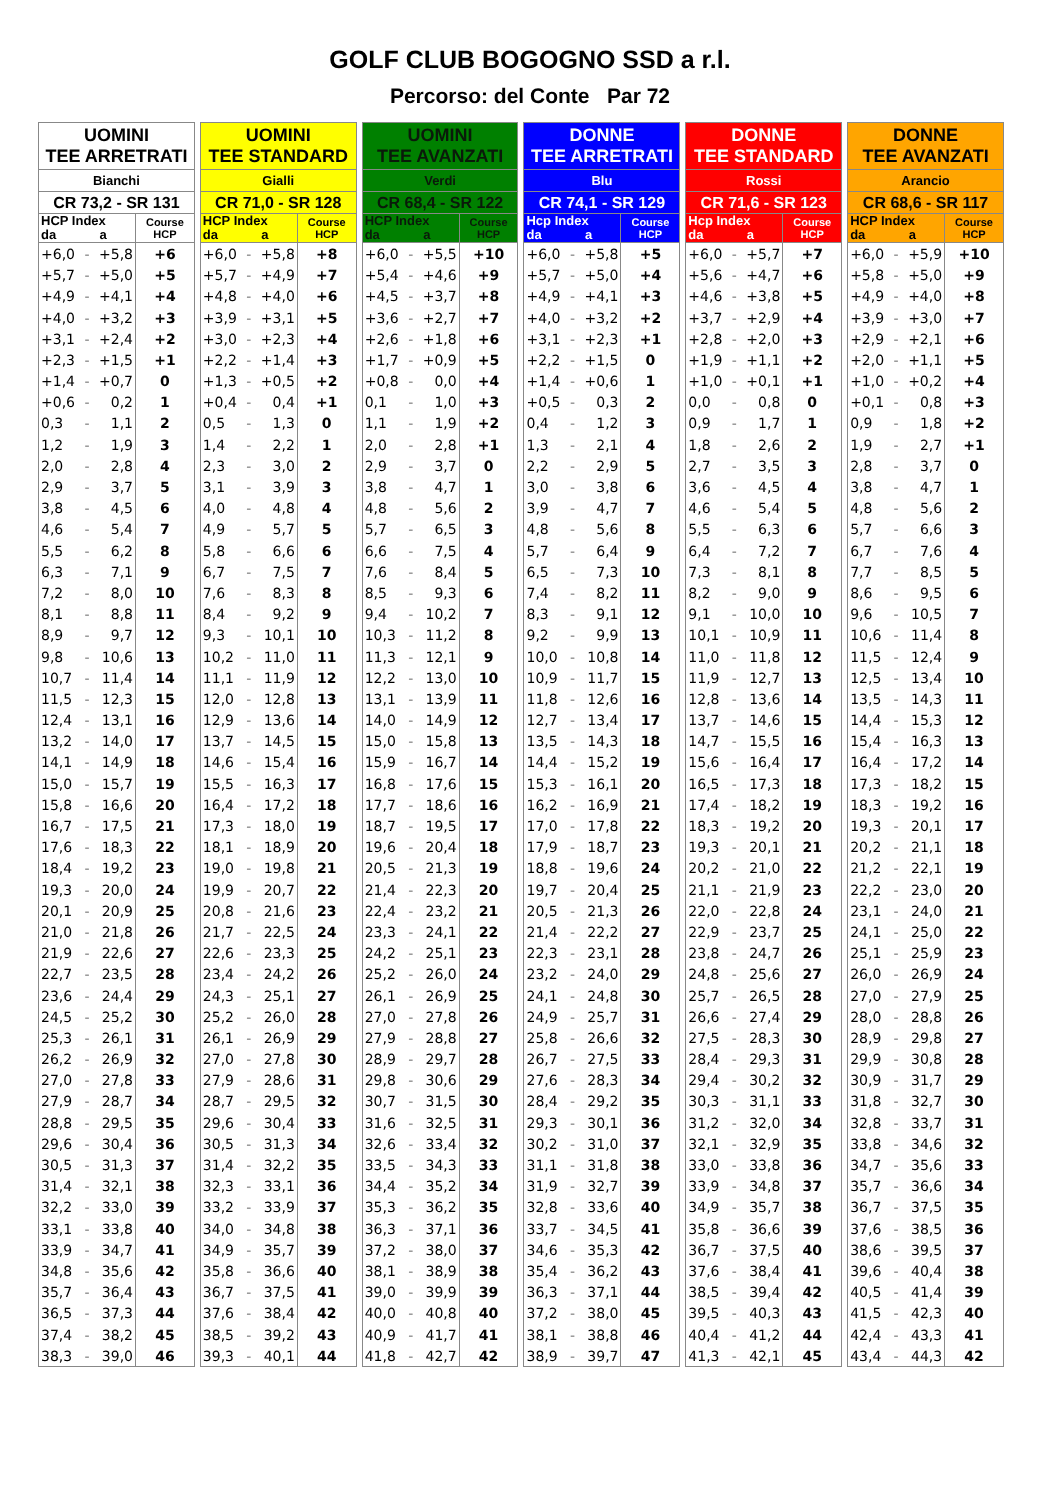GOLF CLUB BOGOGNO SSD a r.l.
Percorso: del Conte Par 72
| UOMINI TEE ARRETRATI | | | |
| --- | --- | --- | --- |
| Bianchi | | | |
| CR 73,2 - SR 131 | | | |
| HCP Index da a | | | Course HCP |
| +6,0 | - | +5,8 | +6 |
| +5,7 | - | +5,0 | +5 |
| +4,9 | - | +4,1 | +4 |
| +4,0 | - | +3,2 | +3 |
| +3,1 | - | +2,4 | +2 |
| +2,3 | - | +1,5 | +1 |
| +1,4 | - | +0,7 | 0 |
| +0,6 | - | 0,2 | 1 |
| 0,3 | - | 1,1 | 2 |
| 1,2 | - | 1,9 | 3 |
| 2,0 | - | 2,8 | 4 |
| 2,9 | - | 3,7 | 5 |
| 3,8 | - | 4,5 | 6 |
| 4,6 | - | 5,4 | 7 |
| 5,5 | - | 6,2 | 8 |
| 6,3 | - | 7,1 | 9 |
| 7,2 | - | 8,0 | 10 |
| 8,1 | - | 8,8 | 11 |
| 8,9 | - | 9,7 | 12 |
| 9,8 | - | 10,6 | 13 |
| 10,7 | - | 11,4 | 14 |
| 11,5 | - | 12,3 | 15 |
| 12,4 | - | 13,1 | 16 |
| 13,2 | - | 14,0 | 17 |
| 14,1 | - | 14,9 | 18 |
| 15,0 | - | 15,7 | 19 |
| 15,8 | - | 16,6 | 20 |
| 16,7 | - | 17,5 | 21 |
| 17,6 | - | 18,3 | 22 |
| 18,4 | - | 19,2 | 23 |
| 19,3 | - | 20,0 | 24 |
| 20,1 | - | 20,9 | 25 |
| 21,0 | - | 21,8 | 26 |
| 21,9 | - | 22,6 | 27 |
| 22,7 | - | 23,5 | 28 |
| 23,6 | - | 24,4 | 29 |
| 24,5 | - | 25,2 | 30 |
| 25,3 | - | 26,1 | 31 |
| 26,2 | - | 26,9 | 32 |
| 27,0 | - | 27,8 | 33 |
| 27,9 | - | 28,7 | 34 |
| 28,8 | - | 29,5 | 35 |
| 29,6 | - | 30,4 | 36 |
| 30,5 | - | 31,3 | 37 |
| 31,4 | - | 32,1 | 38 |
| 32,2 | - | 33,0 | 39 |
| 33,1 | - | 33,8 | 40 |
| 33,9 | - | 34,7 | 41 |
| 34,8 | - | 35,6 | 42 |
| 35,7 | - | 36,4 | 43 |
| 36,5 | - | 37,3 | 44 |
| 37,4 | - | 38,2 | 45 |
| 38,3 | - | 39,0 | 46 |
| UOMINI TEE STANDARD | | | |
| --- | --- | --- | --- |
| Gialli | | | |
| CR 71,0 - SR 128 | | | |
| HCP Index da a | | | Course HCP |
| +6,0 | - | +5,8 | +8 |
| +5,7 | - | +4,9 | +7 |
| +4,8 | - | +4,0 | +6 |
| +3,9 | - | +3,1 | +5 |
| +3,0 | - | +2,3 | +4 |
| +2,2 | - | +1,4 | +3 |
| +1,3 | - | +0,5 | +2 |
| +0,4 | - | 0,4 | +1 |
| 0,5 | - | 1,3 | 0 |
| 1,4 | - | 2,2 | 1 |
| 2,3 | - | 3,0 | 2 |
| 3,1 | - | 3,9 | 3 |
| 4,0 | - | 4,8 | 4 |
| 4,9 | - | 5,7 | 5 |
| 5,8 | - | 6,6 | 6 |
| 6,7 | - | 7,5 | 7 |
| 7,6 | - | 8,3 | 8 |
| 8,4 | - | 9,2 | 9 |
| 9,3 | - | 10,1 | 10 |
| 10,2 | - | 11,0 | 11 |
| 11,1 | - | 11,9 | 12 |
| 12,0 | - | 12,8 | 13 |
| 12,9 | - | 13,6 | 14 |
| 13,7 | - | 14,5 | 15 |
| 14,6 | - | 15,4 | 16 |
| 15,5 | - | 16,3 | 17 |
| 16,4 | - | 17,2 | 18 |
| 17,3 | - | 18,0 | 19 |
| 18,1 | - | 18,9 | 20 |
| 19,0 | - | 19,8 | 21 |
| 19,9 | - | 20,7 | 22 |
| 20,8 | - | 21,6 | 23 |
| 21,7 | - | 22,5 | 24 |
| 22,6 | - | 23,3 | 25 |
| 23,4 | - | 24,2 | 26 |
| 24,3 | - | 25,1 | 27 |
| 25,2 | - | 26,0 | 28 |
| 26,1 | - | 26,9 | 29 |
| 27,0 | - | 27,8 | 30 |
| 27,9 | - | 28,6 | 31 |
| 28,7 | - | 29,5 | 32 |
| 29,6 | - | 30,4 | 33 |
| 30,5 | - | 31,3 | 34 |
| 31,4 | - | 32,2 | 35 |
| 32,3 | - | 33,1 | 36 |
| 33,2 | - | 33,9 | 37 |
| 34,0 | - | 34,8 | 38 |
| 34,9 | - | 35,7 | 39 |
| 35,8 | - | 36,6 | 40 |
| 36,7 | - | 37,5 | 41 |
| 37,6 | - | 38,4 | 42 |
| 38,5 | - | 39,2 | 43 |
| 39,3 | - | 40,1 | 44 |
| UOMINI TEE AVANZATI | | | |
| --- | --- | --- | --- |
| Verdi | | | |
| CR 68,4 - SR 122 | | | |
| HCP Index da a | | | Course HCP |
| +6,0 | - | +5,5 | +10 |
| +5,4 | - | +4,6 | +9 |
| +4,5 | - | +3,7 | +8 |
| +3,6 | - | +2,7 | +7 |
| +2,6 | - | +1,8 | +6 |
| +1,7 | - | +0,9 | +5 |
| +0,8 | - | 0,0 | +4 |
| 0,1 | - | 1,0 | +3 |
| 1,1 | - | 1,9 | +2 |
| 2,0 | - | 2,8 | +1 |
| 2,9 | - | 3,7 | 0 |
| 3,8 | - | 4,7 | 1 |
| 4,8 | - | 5,6 | 2 |
| 5,7 | - | 6,5 | 3 |
| 6,6 | - | 7,5 | 4 |
| 7,6 | - | 8,4 | 5 |
| 8,5 | - | 9,3 | 6 |
| 9,4 | - | 10,2 | 7 |
| 10,3 | - | 11,2 | 8 |
| 11,3 | - | 12,1 | 9 |
| 12,2 | - | 13,0 | 10 |
| 13,1 | - | 13,9 | 11 |
| 14,0 | - | 14,9 | 12 |
| 15,0 | - | 15,8 | 13 |
| 15,9 | - | 16,7 | 14 |
| 16,8 | - | 17,6 | 15 |
| 17,7 | - | 18,6 | 16 |
| 18,7 | - | 19,5 | 17 |
| 19,6 | - | 20,4 | 18 |
| 20,5 | - | 21,3 | 19 |
| 21,4 | - | 22,3 | 20 |
| 22,4 | - | 23,2 | 21 |
| 23,3 | - | 24,1 | 22 |
| 24,2 | - | 25,1 | 23 |
| 25,2 | - | 26,0 | 24 |
| 26,1 | - | 26,9 | 25 |
| 27,0 | - | 27,8 | 26 |
| 27,9 | - | 28,8 | 27 |
| 28,9 | - | 29,7 | 28 |
| 29,8 | - | 30,6 | 29 |
| 30,7 | - | 31,5 | 30 |
| 31,6 | - | 32,5 | 31 |
| 32,6 | - | 33,4 | 32 |
| 33,5 | - | 34,3 | 33 |
| 34,4 | - | 35,2 | 34 |
| 35,3 | - | 36,2 | 35 |
| 36,3 | - | 37,1 | 36 |
| 37,2 | - | 38,0 | 37 |
| 38,1 | - | 38,9 | 38 |
| 39,0 | - | 39,9 | 39 |
| 40,0 | - | 40,8 | 40 |
| 40,9 | - | 41,7 | 41 |
| 41,8 | - | 42,7 | 42 |
| DONNE TEE ARRETRATI | | | |
| --- | --- | --- | --- |
| Blu | | | |
| CR 74,1 - SR 129 | | | |
| Hcp Index da a | | | Course HCP |
| +6,0 | - | +5,8 | +5 |
| +5,7 | - | +5,0 | +4 |
| +4,9 | - | +4,1 | +3 |
| +4,0 | - | +3,2 | +2 |
| +3,1 | - | +2,3 | +1 |
| +2,2 | - | +1,5 | 0 |
| +1,4 | - | +0,6 | 1 |
| +0,5 | - | 0,3 | 2 |
| 0,4 | - | 1,2 | 3 |
| 1,3 | - | 2,1 | 4 |
| 2,2 | - | 2,9 | 5 |
| 3,0 | - | 3,8 | 6 |
| 3,9 | - | 4,7 | 7 |
| 4,8 | - | 5,6 | 8 |
| 5,7 | - | 6,4 | 9 |
| 6,5 | - | 7,3 | 10 |
| 7,4 | - | 8,2 | 11 |
| 8,3 | - | 9,1 | 12 |
| 9,2 | - | 9,9 | 13 |
| 10,0 | - | 10,8 | 14 |
| 10,9 | - | 11,7 | 15 |
| 11,8 | - | 12,6 | 16 |
| 12,7 | - | 13,4 | 17 |
| 13,5 | - | 14,3 | 18 |
| 14,4 | - | 15,2 | 19 |
| 15,3 | - | 16,1 | 20 |
| 16,2 | - | 16,9 | 21 |
| 17,0 | - | 17,8 | 22 |
| 17,9 | - | 18,7 | 23 |
| 18,8 | - | 19,6 | 24 |
| 19,7 | - | 20,4 | 25 |
| 20,5 | - | 21,3 | 26 |
| 21,4 | - | 22,2 | 27 |
| 22,3 | - | 23,1 | 28 |
| 23,2 | - | 24,0 | 29 |
| 24,1 | - | 24,8 | 30 |
| 24,9 | - | 25,7 | 31 |
| 25,8 | - | 26,6 | 32 |
| 26,7 | - | 27,5 | 33 |
| 27,6 | - | 28,3 | 34 |
| 28,4 | - | 29,2 | 35 |
| 29,3 | - | 30,1 | 36 |
| 30,2 | - | 31,0 | 37 |
| 31,1 | - | 31,8 | 38 |
| 31,9 | - | 32,7 | 39 |
| 32,8 | - | 33,6 | 40 |
| 33,7 | - | 34,5 | 41 |
| 34,6 | - | 35,3 | 42 |
| 35,4 | - | 36,2 | 43 |
| 36,3 | - | 37,1 | 44 |
| 37,2 | - | 38,0 | 45 |
| 38,1 | - | 38,8 | 46 |
| 38,9 | - | 39,7 | 47 |
| DONNE TEE STANDARD | | | |
| --- | --- | --- | --- |
| Rossi | | | |
| CR 71,6 - SR 123 | | | |
| Hcp Index da a | | | Course HCP |
| +6,0 | - | +5,7 | +7 |
| +5,6 | - | +4,7 | +6 |
| +4,6 | - | +3,8 | +5 |
| +3,7 | - | +2,9 | +4 |
| +2,8 | - | +2,0 | +3 |
| +1,9 | - | +1,1 | +2 |
| +1,0 | - | +0,1 | +1 |
| 0,0 | - | 0,8 | 0 |
| 0,9 | - | 1,7 | 1 |
| 1,8 | - | 2,6 | 2 |
| 2,7 | - | 3,5 | 3 |
| 3,6 | - | 4,5 | 4 |
| 4,6 | - | 5,4 | 5 |
| 5,5 | - | 6,3 | 6 |
| 6,4 | - | 7,2 | 7 |
| 7,3 | - | 8,1 | 8 |
| 8,2 | - | 9,0 | 9 |
| 9,1 | - | 10,0 | 10 |
| 10,1 | - | 10,9 | 11 |
| 11,0 | - | 11,8 | 12 |
| 11,9 | - | 12,7 | 13 |
| 12,8 | - | 13,6 | 14 |
| 13,7 | - | 14,6 | 15 |
| 14,7 | - | 15,5 | 16 |
| 15,6 | - | 16,4 | 17 |
| 16,5 | - | 17,3 | 18 |
| 17,4 | - | 18,2 | 19 |
| 18,3 | - | 19,2 | 20 |
| 19,3 | - | 20,1 | 21 |
| 20,2 | - | 21,0 | 22 |
| 21,1 | - | 21,9 | 23 |
| 22,0 | - | 22,8 | 24 |
| 22,9 | - | 23,7 | 25 |
| 23,8 | - | 24,7 | 26 |
| 24,8 | - | 25,6 | 27 |
| 25,7 | - | 26,5 | 28 |
| 26,6 | - | 27,4 | 29 |
| 27,5 | - | 28,3 | 30 |
| 28,4 | - | 29,3 | 31 |
| 29,4 | - | 30,2 | 32 |
| 30,3 | - | 31,1 | 33 |
| 31,2 | - | 32,0 | 34 |
| 32,1 | - | 32,9 | 35 |
| 33,0 | - | 33,8 | 36 |
| 33,9 | - | 34,8 | 37 |
| 34,9 | - | 35,7 | 38 |
| 35,8 | - | 36,6 | 39 |
| 36,7 | - | 37,5 | 40 |
| 37,6 | - | 38,4 | 41 |
| 38,5 | - | 39,4 | 42 |
| 39,5 | - | 40,3 | 43 |
| 40,4 | - | 41,2 | 44 |
| 41,3 | - | 42,1 | 45 |
| DONNE TEE AVANZATI | | | |
| --- | --- | --- | --- |
| Arancio | | | |
| CR 68,6 - SR 117 | | | |
| HCP Index da a | | | Course HCP |
| +6,0 | - | +5,9 | +10 |
| +5,8 | - | +5,0 | +9 |
| +4,9 | - | +4,0 | +8 |
| +3,9 | - | +3,0 | +7 |
| +2,9 | - | +2,1 | +6 |
| +2,0 | - | +1,1 | +5 |
| +1,0 | - | +0,2 | +4 |
| +0,1 | - | 0,8 | +3 |
| 0,9 | - | 1,8 | +2 |
| 1,9 | - | 2,7 | +1 |
| 2,8 | - | 3,7 | 0 |
| 3,8 | - | 4,7 | 1 |
| 4,8 | - | 5,6 | 2 |
| 5,7 | - | 6,6 | 3 |
| 6,7 | - | 7,6 | 4 |
| 7,7 | - | 8,5 | 5 |
| 8,6 | - | 9,5 | 6 |
| 9,6 | - | 10,5 | 7 |
| 10,6 | - | 11,4 | 8 |
| 11,5 | - | 12,4 | 9 |
| 12,5 | - | 13,4 | 10 |
| 13,5 | - | 14,3 | 11 |
| 14,4 | - | 15,3 | 12 |
| 15,4 | - | 16,3 | 13 |
| 16,4 | - | 17,2 | 14 |
| 17,3 | - | 18,2 | 15 |
| 18,3 | - | 19,2 | 16 |
| 19,3 | - | 20,1 | 17 |
| 20,2 | - | 21,1 | 18 |
| 21,2 | - | 22,1 | 19 |
| 22,2 | - | 23,0 | 20 |
| 23,1 | - | 24,0 | 21 |
| 24,1 | - | 25,0 | 22 |
| 25,1 | - | 25,9 | 23 |
| 26,0 | - | 26,9 | 24 |
| 27,0 | - | 27,9 | 25 |
| 28,0 | - | 28,8 | 26 |
| 28,9 | - | 29,8 | 27 |
| 29,9 | - | 30,8 | 28 |
| 30,9 | - | 31,7 | 29 |
| 31,8 | - | 32,7 | 30 |
| 32,8 | - | 33,7 | 31 |
| 33,8 | - | 34,6 | 32 |
| 34,7 | - | 35,6 | 33 |
| 35,7 | - | 36,6 | 34 |
| 36,7 | - | 37,5 | 35 |
| 37,6 | - | 38,5 | 36 |
| 38,6 | - | 39,5 | 37 |
| 39,6 | - | 40,4 | 38 |
| 40,5 | - | 41,4 | 39 |
| 41,5 | - | 42,3 | 40 |
| 42,4 | - | 43,3 | 41 |
| 43,4 | - | 44,3 | 42 |